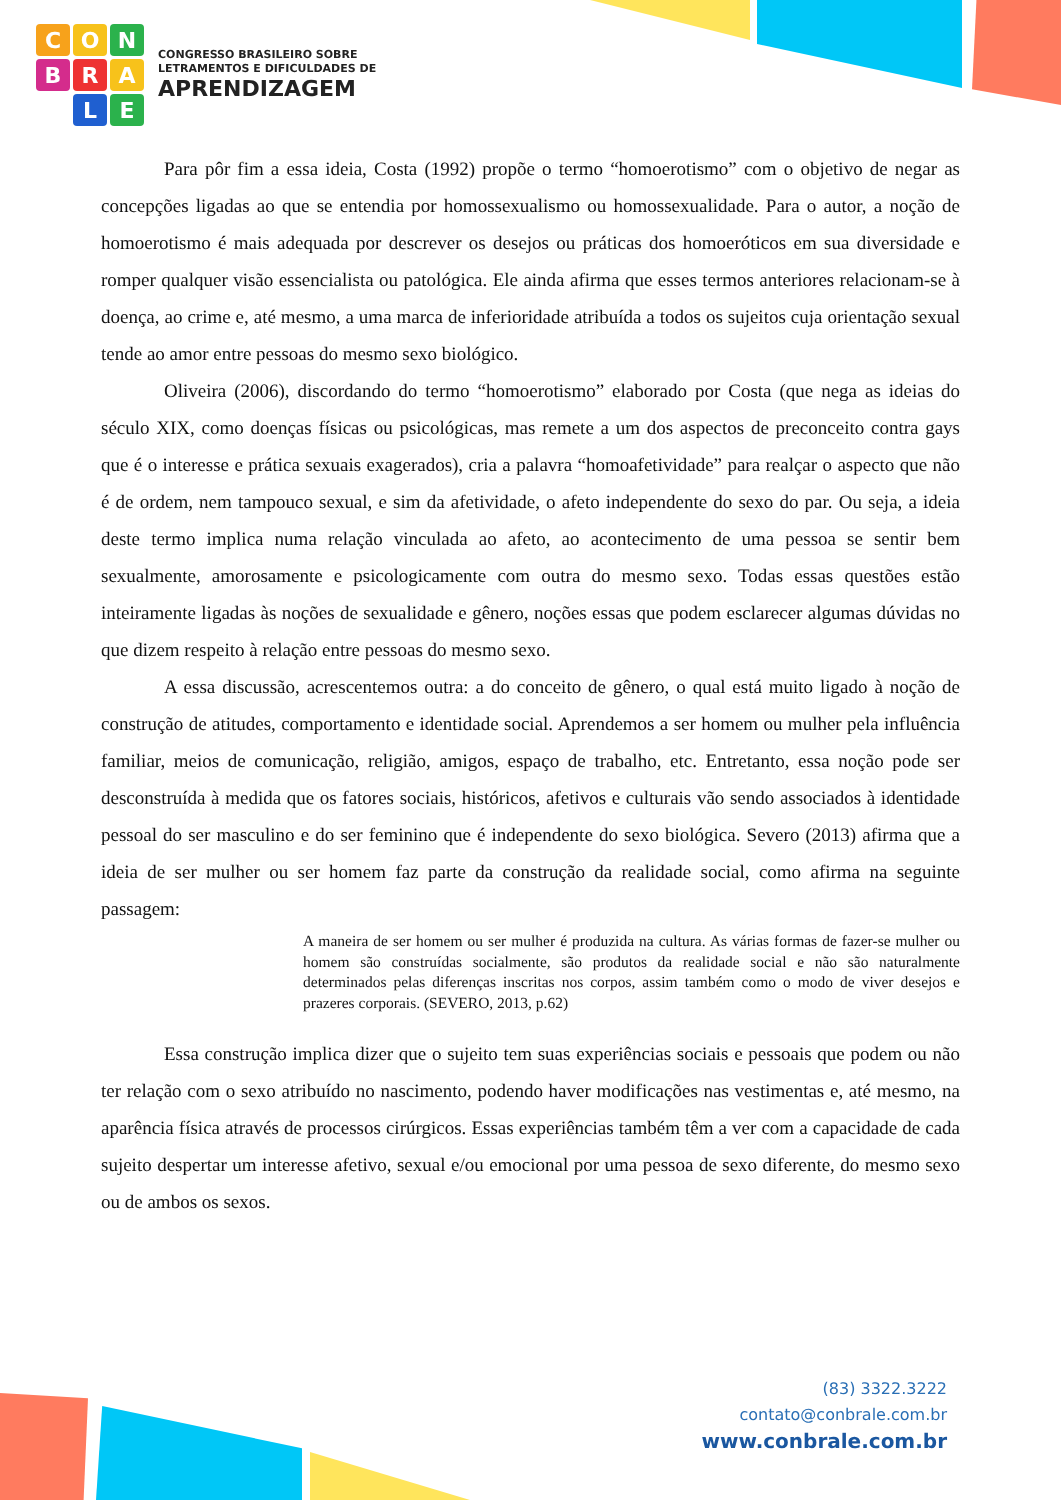CONBRALE
CONGRESSO BRASILEIRO SOBRE
LETRAMENTOS E DIFICULDADES DE
APRENDIZAGEM
Para pôr fim a essa ideia, Costa (1992) propõe o termo “homoerotismo” com o objetivo de negar as concepções ligadas ao que se entendia por homossexualismo ou homossexualidade. Para o autor, a noção de homoerotismo é mais adequada por descrever os desejos ou práticas dos homoeróticos em sua diversidade e romper qualquer visão essencialista ou patológica. Ele ainda afirma que esses termos anteriores relacionam-se à doença, ao crime e, até mesmo, a uma marca de inferioridade atribuída a todos os sujeitos cuja orientação sexual tende ao amor entre pessoas do mesmo sexo biológico.
Oliveira (2006), discordando do termo “homoerotismo” elaborado por Costa (que nega as ideias do século XIX, como doenças físicas ou psicológicas, mas remete a um dos aspectos de preconceito contra gays que é o interesse e prática sexuais exagerados), cria a palavra “homoafetividade” para realçar o aspecto que não é de ordem, nem tampouco sexual, e sim da afetividade, o afeto independente do sexo do par. Ou seja, a ideia deste termo implica numa relação vinculada ao afeto, ao acontecimento de uma pessoa se sentir bem sexualmente, amorosamente e psicologicamente com outra do mesmo sexo. Todas essas questões estão inteiramente ligadas às noções de sexualidade e gênero, noções essas que podem esclarecer algumas dúvidas no que dizem respeito à relação entre pessoas do mesmo sexo.
A essa discussão, acrescentemos outra: a do conceito de gênero, o qual está muito ligado à noção de construção de atitudes, comportamento e identidade social. Aprendemos a ser homem ou mulher pela influência familiar, meios de comunicação, religião, amigos, espaço de trabalho, etc. Entretanto, essa noção pode ser desconstruída à medida que os fatores sociais, históricos, afetivos e culturais vão sendo associados à identidade pessoal do ser masculino e do ser feminino que é independente do sexo biológica. Severo (2013) afirma que a ideia de ser mulher ou ser homem faz parte da construção da realidade social, como afirma na seguinte passagem:
A maneira de ser homem ou ser mulher é produzida na cultura. As várias formas de fazer-se mulher ou homem são construídas socialmente, são produtos da realidade social e não são naturalmente determinados pelas diferenças inscritas nos corpos, assim também como o modo de viver desejos e prazeres corporais. (SEVERO, 2013, p.62)
Essa construção implica dizer que o sujeito tem suas experiências sociais e pessoais que podem ou não ter relação com o sexo atribuído no nascimento, podendo haver modificações nas vestimentas e, até mesmo, na aparência física através de processos cirúrgicos. Essas experiências também têm a ver com a capacidade de cada sujeito despertar um interesse afetivo, sexual e/ou emocional por uma pessoa de sexo diferente, do mesmo sexo ou de ambos os sexos.
(83) 3322.3222
contato@conbrale.com.br
www.conbrale.com.br